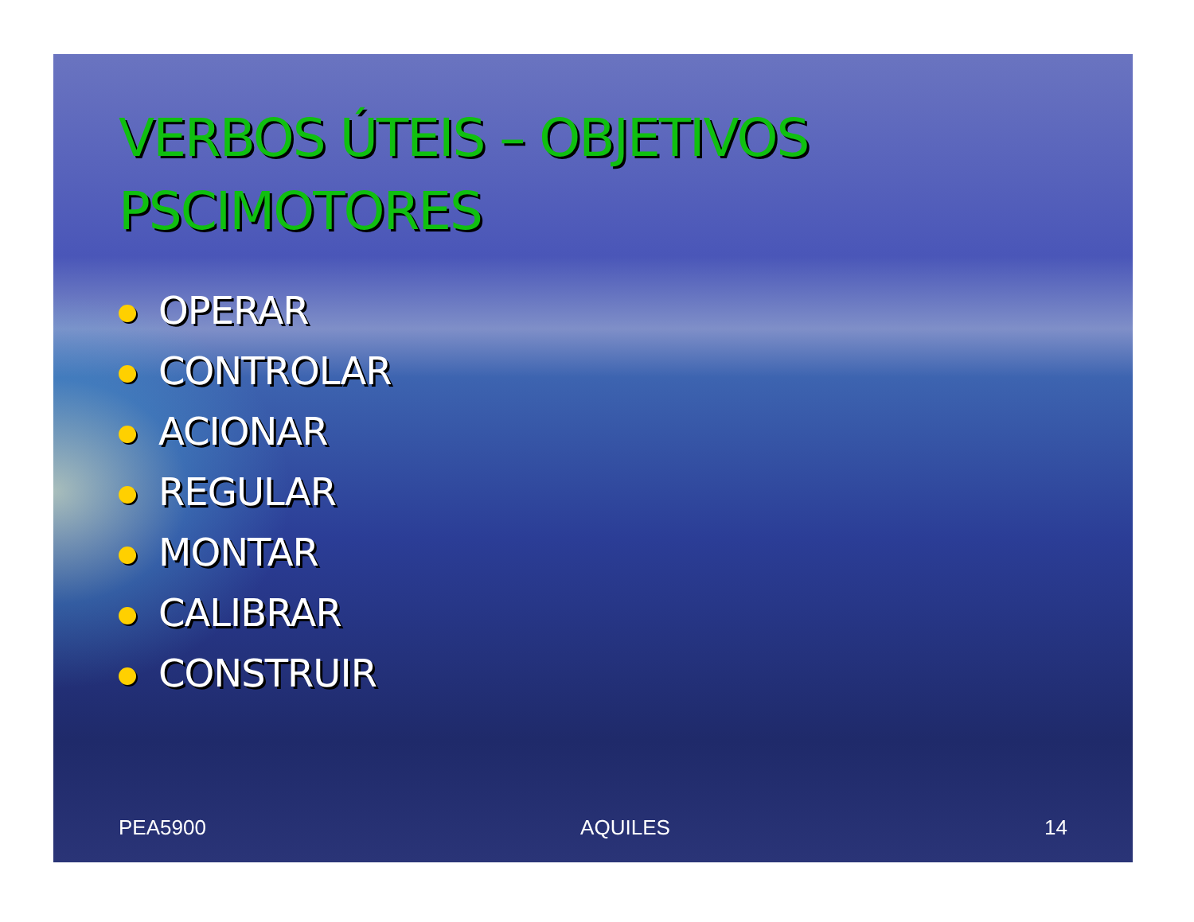VERBOS ÚTEIS – OBJETIVOS PSCIMOTORES
OPERAR
CONTROLAR
ACIONAR
REGULAR
MONTAR
CALIBRAR
CONSTRUIR
PEA5900 AQUILES 14